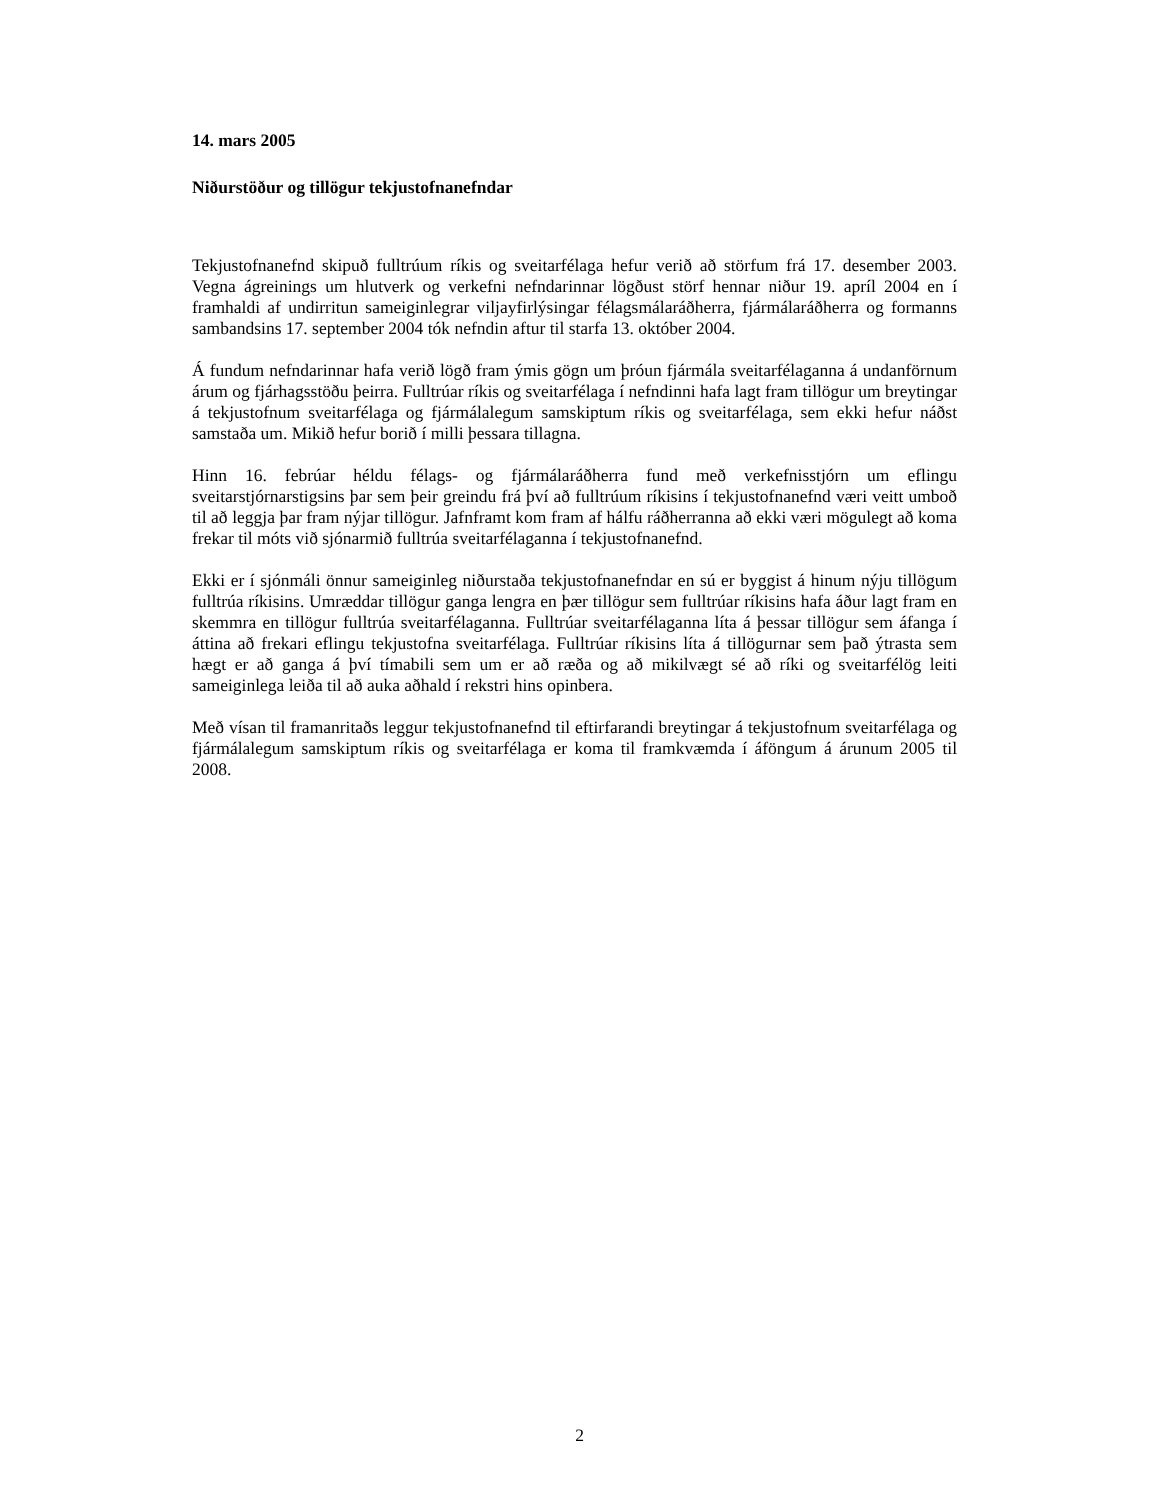14. mars 2005
Niðurstöður og tillögur tekjustofnanefndar
Tekjustofnanefnd skipuð fulltrúum ríkis og sveitarfélaga hefur verið að störfum frá 17. desember 2003. Vegna ágreinings um hlutverk og verkefni nefndarinnar lögðust störf hennar niður 19. apríl 2004 en í framhaldi af undirritun sameiginlegrar viljayfirlýsingar félagsmálaráðherra, fjármálaráðherra og formanns sambandsins 17. september 2004 tók nefndin aftur til starfa 13. október 2004.
Á fundum nefndarinnar hafa verið lögð fram ýmis gögn um þróun fjármála sveitarfélaganna á undanförnum árum og fjárhagsstöðu þeirra. Fulltrúar ríkis og sveitarfélaga í nefndinni hafa lagt fram tillögur um breytingar á tekjustofnum sveitarfélaga og fjármálalegum samskiptum ríkis og sveitarfélaga, sem ekki hefur náðst samstaða um. Mikið hefur borið í milli þessara tillagna.
Hinn 16. febrúar héldu félags- og fjármálaráðherra fund með verkefnisstjórn um eflingu sveitarstjórnarstigsins þar sem þeir greindu frá því að fulltrúum ríkisins í tekjustofnanefnd væri veitt umboð til að leggja þar fram nýjar tillögur. Jafnframt kom fram af hálfu ráðherranna að ekki væri mögulegt að koma frekar til móts við sjónarmið fulltrúa sveitarfélaganna í tekjustofnanefnd.
Ekki er í sjónmáli önnur sameiginleg niðurstaða tekjustofnanefndar en sú er byggist á hinum nýju tillögum fulltrúa ríkisins. Umræddar tillögur ganga lengra en þær tillögur sem fulltrúar ríkisins hafa áður lagt fram en skemmra en tillögur fulltrúa sveitarfélaganna. Fulltrúar sveitarfélaganna líta á þessar tillögur sem áfanga í áttina að frekari eflingu tekjustofna sveitarfélaga. Fulltrúar ríkisins líta á tillögurnar sem það ýtrasta sem hægt er að ganga á því tímabili sem um er að ræða og að mikilvægt sé að ríki og sveitarfélög leiti sameiginlega leiða til að auka aðhald í rekstri hins opinbera.
Með vísan til framanritaðs leggur tekjustofnanefnd til eftirfarandi breytingar á tekjustofnum sveitarfélaga og fjármálalegum samskiptum ríkis og sveitarfélaga er koma til framkvæmda í áföngum á árunum 2005 til 2008.
2